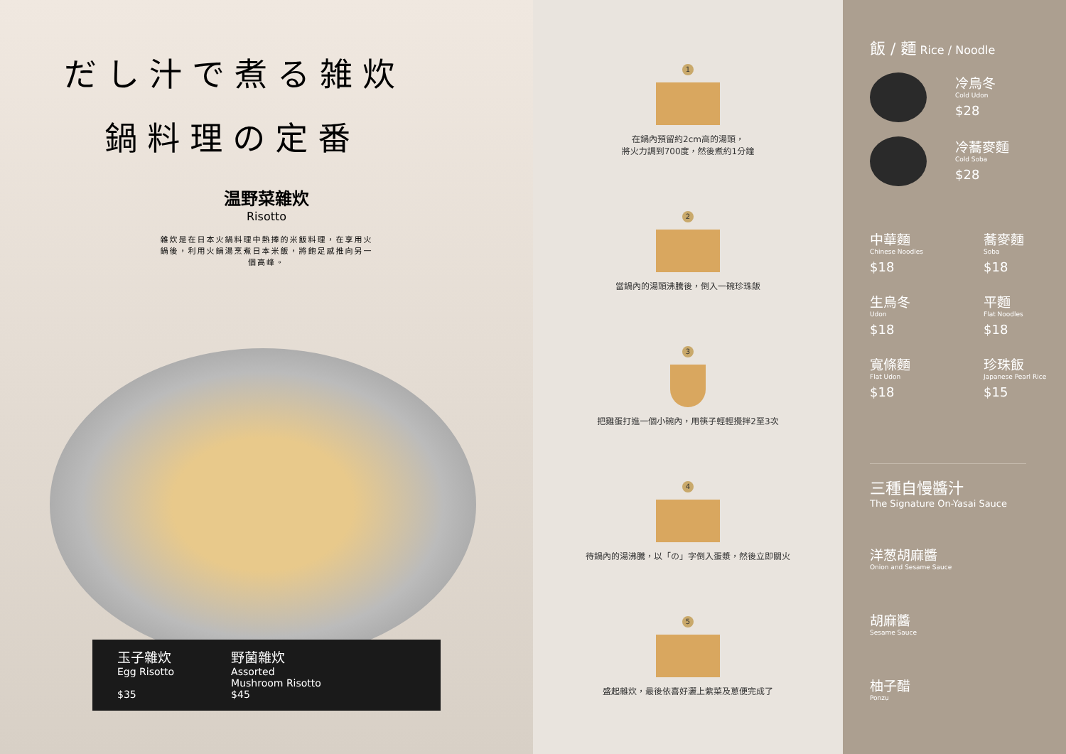だし汁で煮る雑炊
鍋料理の定番
温野菜雜炊
Risotto
雜炊是在日本火鍋料理中熱捧的米飯料理，在享用火鍋後，利用火鍋湯烹煮日本米飯，將飽足感推向另一個高峰。
玉子雜炊
Egg Risotto
$35
野菌雜炊
Assorted
Mushroom Risotto
$45
1
在鍋內預留約2cm高的湯頭，
將火力調到700度，然後煮約1分鐘
2
當鍋內的湯頭沸騰後，倒入一碗珍珠飯
3
把雞蛋打進一個小碗內，用筷子輕輕攪拌2至3次
4
待鍋內的湯沸騰，以「の」字倒入蛋漿，然後立即關火
5
盛起雜炊，最後依喜好灑上紫菜及蔥便完成了
飯 / 麵 Rice / Noodle
冷烏冬
Cold Udon
$28
冷蕎麥麵
Cold Soba
$28
中華麵
Chinese Noodles
$18
蕎麥麵
Soba
$18
生烏冬
Udon
$18
平麵
Flat Noodles
$18
寬條麵
Flat Udon
$18
珍珠飯
Japanese Pearl Rice
$15
三種自慢醬汁
The Signature On-Yasai Sauce
洋葱胡麻醬
Onion and Sesame Sauce
胡麻醬
Sesame Sauce
柚子醋
Ponzu